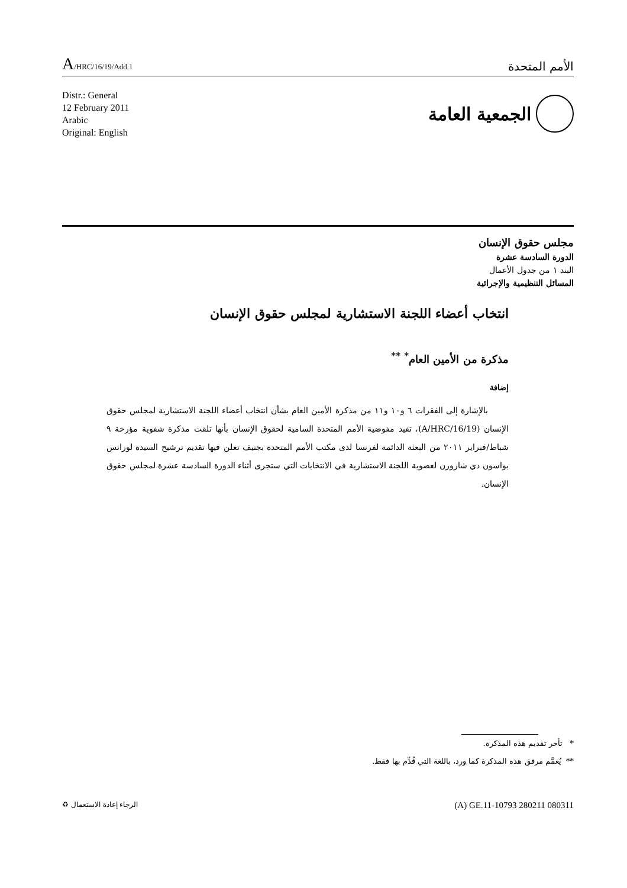A/HRC/16/19/Add.1
الأمم المتحدة
Distr.: General
12 February 2011
Arabic
Original: English
الجمعية العامة
مجلس حقوق الإنسان
الدورة السادسة عشرة
البند ١ من جدول الأعمال
المسائل التنظيمية والإجرائية
انتخاب أعضاء اللجنة الاستشارية لمجلس حقوق الإنسان
مذكرة من الأمين العام<sup>*</sup> <sup>**</sup>
إضافة
بالإشارة إلى الفقرات ٦ و١٠ و١١ من مذكرة الأمين العام بشأن انتخاب أعضاء اللجنة الاستشارية لمجلس حقوق الإنسان (A/HRC/16/19)، تفيد مفوضية الأمم المتحدة السامية لحقوق الإنسان بأنها تلقت مذكرة شفوية مؤرخة ٩ شباط/فبراير ٢٠١١ من البعثة الدائمة لفرنسا لدى مكتب الأمم المتحدة بجنيف تعلن فيها تقديم ترشيح السيدة لورانس بواسون دي شازورن لعضوية اللجنة الاستشارية في الانتخابات التي ستجرى أثناء الدورة السادسة عشرة لمجلس حقوق الإنسان.
* تأخر تقديم هذه المذكرة.
** يُعمَّم مرفق هذه المذكرة كما ورد، باللغة التي قُدِّم بها فقط.
(A) GE.11-10793 280211 080311 الرجاء إعادة الاستعمال ♻